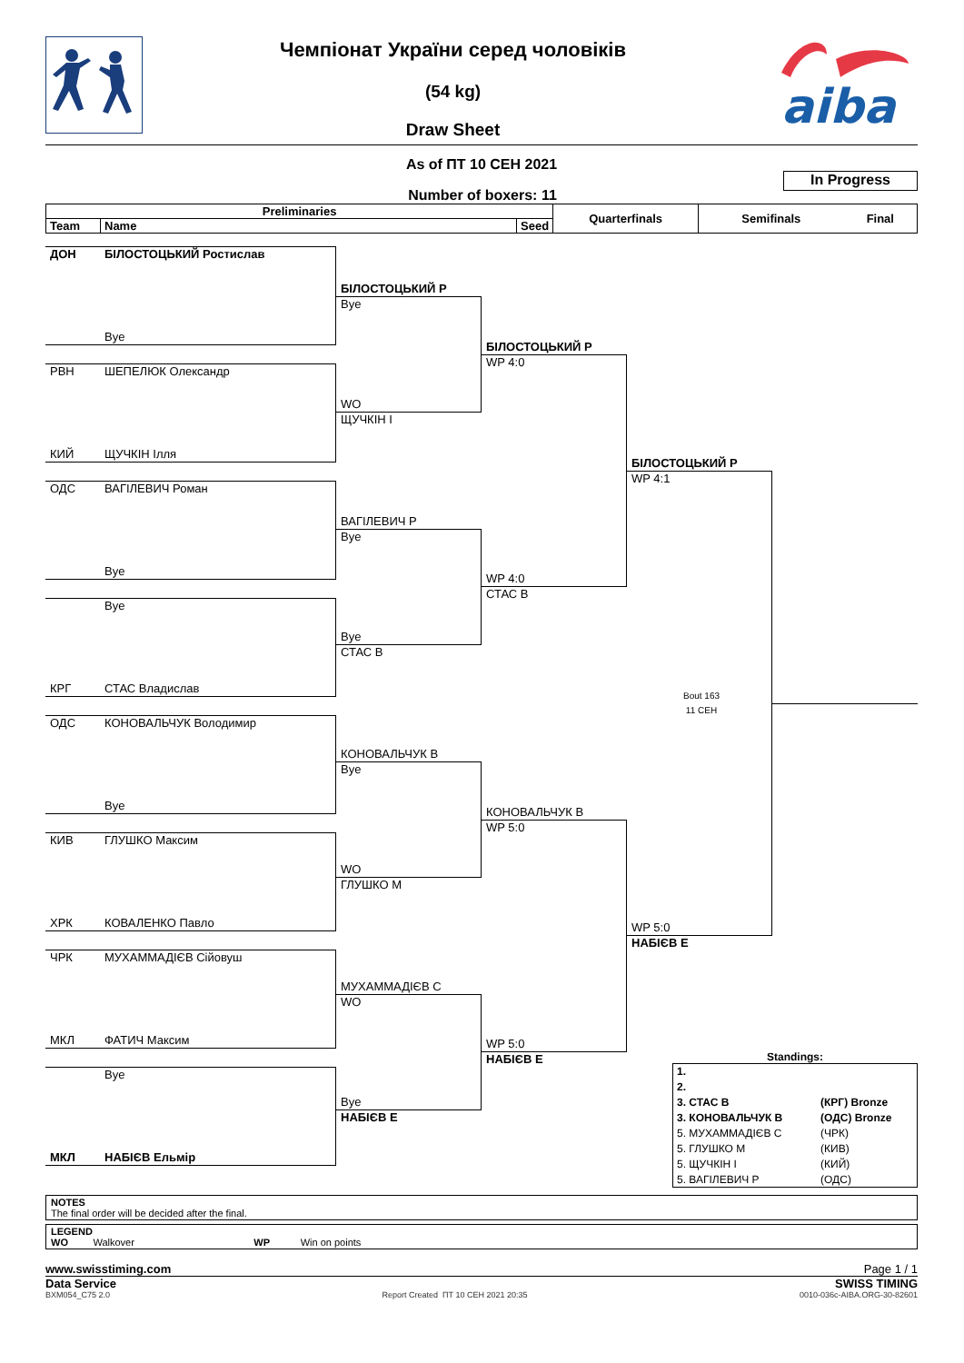Чемпіонат України серед чоловіків
(54 kg)
Draw Sheet
aiba
As of ПТ 10 СЕН 2021
Number of boxers: 11
In Progress
| Preliminaries | | | Quarterfinals | Semifinals | Final |
| --- | --- | --- | --- | --- | --- |
| Team | Name | Seed | | | |
ДОН БІЛОСТОЦЬКИЙ Ростислав
Bye
РВН ШЕПЕЛЮК Олександр
КИЙ ЩУЧКІН Ілля
ОДС ВАГІЛЕВИЧ Роман
Bye
Bye
КРГ СТАС Владислав
ОДС КОНОВАЛЬЧУК Володимир
Bye
КИВ ГЛУШКО Максим
ХРК КОВАЛЕНКО Павло
ЧРК МУХАММАДІЄВ Сійовуш
МКЛ ФАТИЧ Максим
Bye
МКЛ НАБІЄВ Ельмір
БІЛОСТОЦЬКИЙ Р
Bye
WO
ЩУЧКІН І
ВАГІЛЕВИЧ Р
Bye
Bye
СТАС В
КОНОВАЛЬЧУК В
Bye
WO
ГЛУШКО М
МУХАММАДІЄВ С
WO
Bye
НАБІЄВ Е
БІЛОСТОЦЬКИЙ Р
WP 4:0
WP 4:0
СТАС В
КОНОВАЛЬЧУК В
WP 5:0
WP 5:0
НАБІЄВ Е
БІЛОСТОЦЬКИЙ Р
WP 4:1
Bout 163
11 СЕН
WP 5:0
НАБІЄВ Е
Standings:
| 1. | |
| 2. | |
| 3. СТАС В | (КРГ) Bronze |
| 3. КОНОВАЛЬЧУК В | (ОДС) Bronze |
| 5. МУХАММАДІЄВ С | (ЧРК) |
| 5. ГЛУШКО М | (КИВ) |
| 5. ЩУЧКІН І | (КИЙ) |
| 5. ВАГІЛЕВИЧ Р | (ОДС) |
NOTES
The final order will be decided after the final.
LEGEND
WO Walkover WP Win on points
www.swisstiming.com Page 1 / 1
Data Service SWISS TIMING
BXM054_C75 2.0 Report Created ПТ 10 СЕН 2021 20:35 0010-036c-AIBA.ORG-30-82601